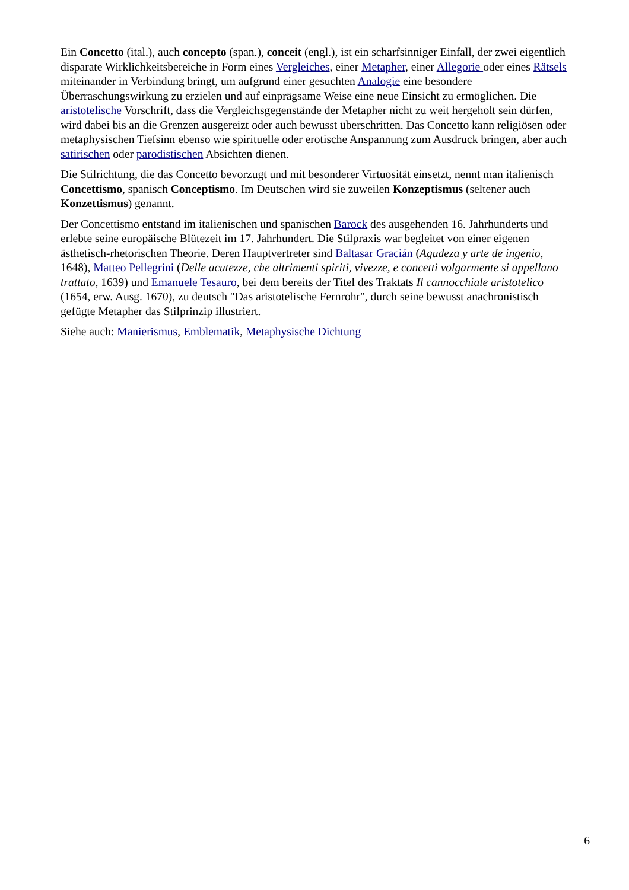Ein Concetto (ital.), auch concepto (span.), conceit (engl.), ist ein scharfsinniger Einfall, der zwei eigentlich disparate Wirklichkeitsbereiche in Form eines Vergleiches, einer Metapher, einer Allegorie oder eines Rätsels miteinander in Verbindung bringt, um aufgrund einer gesuchten Analogie eine besondere Überraschungswirkung zu erzielen und auf einprägsame Weise eine neue Einsicht zu ermöglichen. Die aristotelische Vorschrift, dass die Vergleichsgegenstände der Metapher nicht zu weit hergeholt sein dürfen, wird dabei bis an die Grenzen ausgereizt oder auch bewusst überschritten. Das Concetto kann religiösen oder metaphysischen Tiefsinn ebenso wie spirituelle oder erotische Anspannung zum Ausdruck bringen, aber auch satirischen oder parodistischen Absichten dienen.
Die Stilrichtung, die das Concetto bevorzugt und mit besonderer Virtuosität einsetzt, nennt man italienisch Concettismo, spanisch Conceptismo. Im Deutschen wird sie zuweilen Konzeptismus (seltener auch Konzettismus) genannt.
Der Concettismo entstand im italienischen und spanischen Barock des ausgehenden 16. Jahrhunderts und erlebte seine europäische Blütezeit im 17. Jahrhundert. Die Stilpraxis war begleitet von einer eigenen ästhetisch-rhetorischen Theorie. Deren Hauptvertreter sind Baltasar Gracián (Agudeza y arte de ingenio, 1648), Matteo Pellegrini (Delle acutezze, che altrimenti spiriti, vivezze, e concetti volgarmente si appellano trattato, 1639) und Emanuele Tesauro, bei dem bereits der Titel des Traktats Il cannocchiale aristotelico (1654, erw. Ausg. 1670), zu deutsch "Das aristotelische Fernrohr", durch seine bewusst anachronistisch gefügte Metapher das Stilprinzip illustriert.
Siehe auch: Manierismus, Emblematik, Metaphysische Dichtung
6